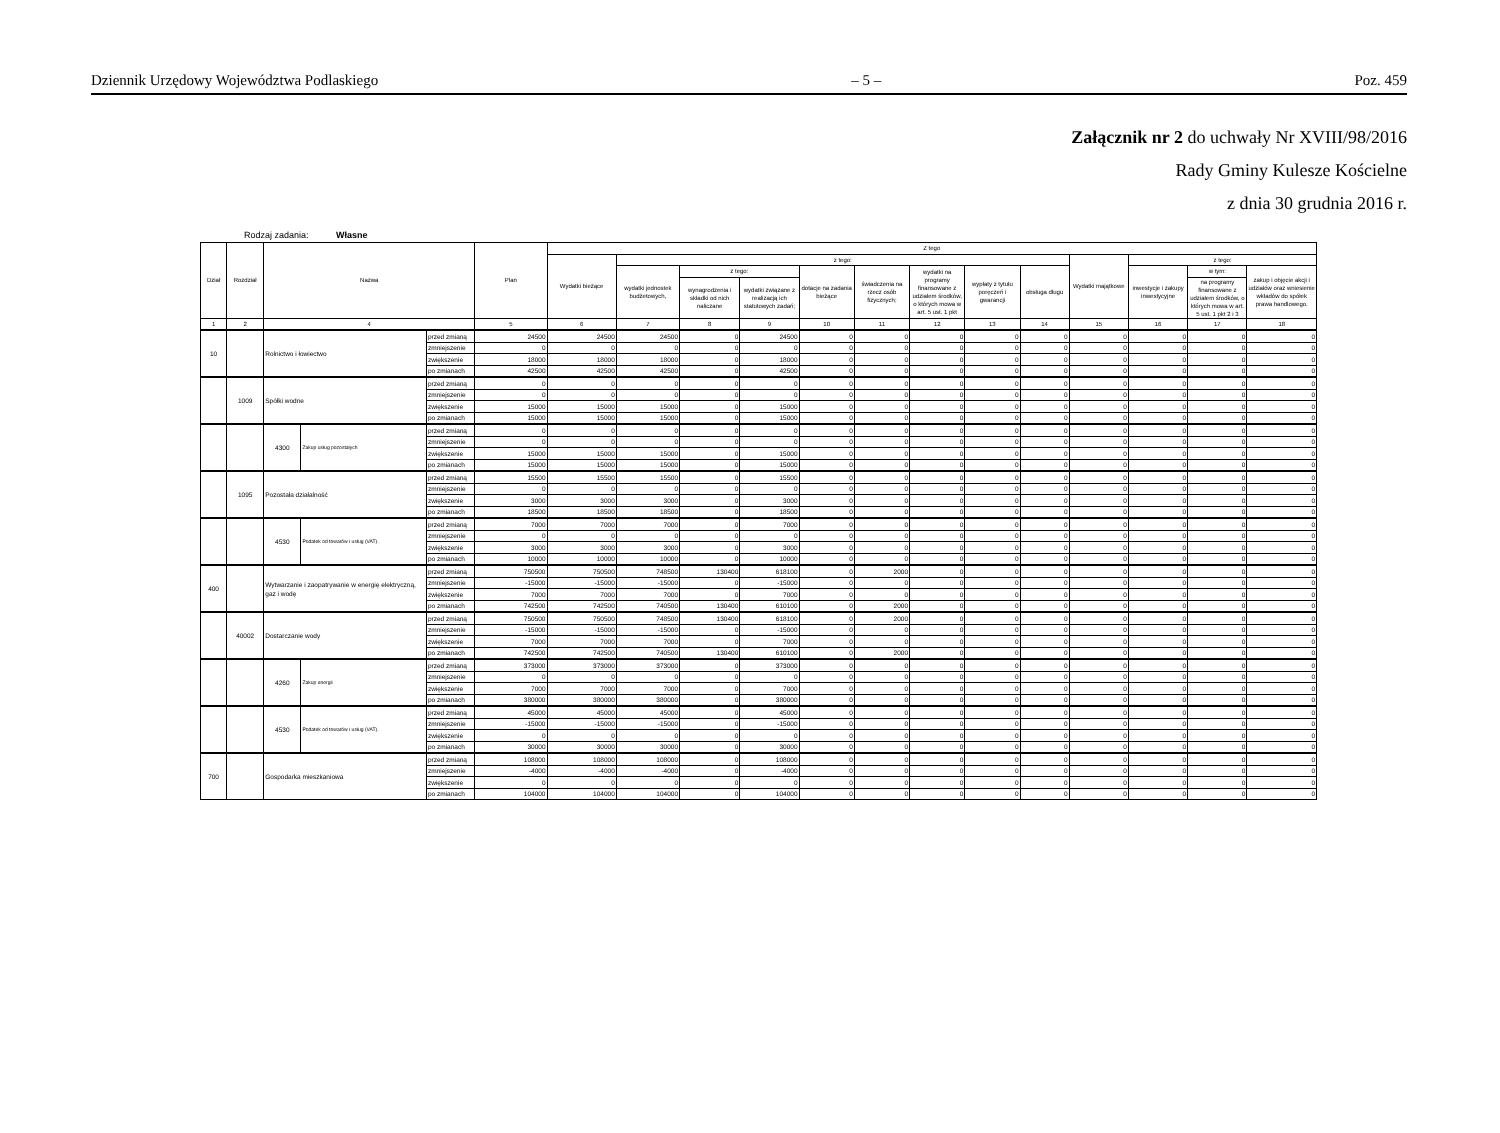Dziennik Urzędowy Województwa Podlaskiego – 5 – Poz. 459
Załącznik nr 2 do uchwały Nr XVIII/98/2016
Rady Gminy Kulesze Kościelne
z dnia 30 grudnia 2016 r.
Rodzaj zadania: Własne
| Dział | Rozdział | Nazwa | | | Plan | Z tego | | | | | | | | | | | | |
| --- | --- | --- | --- | --- | --- | --- | --- | --- | --- | --- | --- | --- | --- | --- | --- | --- | --- | --- |
| | | | | | | Wydatki bieżące | z tego: | | | | | | | | Wydatki majątkowe | z tego: | | |
| | | | | | | | wydatki jednostek budżetowych, | z tego: | | dotacje na zadania bieżące | świadczenia na rzecz osób fizycznych; | wydatki na programy finansowane z udziałem środków, o których mowa w art. 5 ust. 1 pkt | wypłaty z tytułu poręczeń i gwarancji | obsługa długu | | inwestycje i zakupy inwestycyjne | w tym: | zakup i objęcie akcji i udziałów oraz wniesienie wkładów do spółek prawa handlowego. |
| | | | | | | | | wynagrodzenia i składki od nich naliczane | wydatki związane z realizacją ich statutowych zadań; | | | | | | | | na programy finansowane z udziałem środków, o których mowa w art. 5 ust. 1 pkt 2 i 3 | |
| 1 | 2 | 4 | | | 5 | 6 | 7 | 8 | 9 | 10 | 11 | 12 | 13 | 14 | 15 | 16 | 17 | 18 |
| 10 | | Rolnictwo i łowiectwo | | przed zmianą | 24500 | 24500 | 24500 | 0 | 24500 | 0 | 0 | 0 | 0 | 0 | 0 | 0 | 0 | 0 |
| | | | | zmniejszenie | 0 | 0 | 0 | 0 | 0 | 0 | 0 | 0 | 0 | 0 | 0 | 0 | 0 | 0 |
| | | | | zwiększenie | 18000 | 18000 | 18000 | 0 | 18000 | 0 | 0 | 0 | 0 | 0 | 0 | 0 | 0 | 0 |
| | | | | po zmianach | 42500 | 42500 | 42500 | 0 | 42500 | 0 | 0 | 0 | 0 | 0 | 0 | 0 | 0 | 0 |
| | 1009 | Spółki wodne | | przed zmianą | 0 | 0 | 0 | 0 | 0 | 0 | 0 | 0 | 0 | 0 | 0 | 0 | 0 | 0 |
| | | | | zmniejszenie | 0 | 0 | 0 | 0 | 0 | 0 | 0 | 0 | 0 | 0 | 0 | 0 | 0 | 0 |
| | | | | zwiększenie | 15000 | 15000 | 15000 | 0 | 15000 | 0 | 0 | 0 | 0 | 0 | 0 | 0 | 0 | 0 |
| | | | | po zmianach | 15000 | 15000 | 15000 | 0 | 15000 | 0 | 0 | 0 | 0 | 0 | 0 | 0 | 0 | 0 |
| | | 4300 | Zakup usług pozostałych | przed zmianą | 0 | 0 | 0 | 0 | 0 | 0 | 0 | 0 | 0 | 0 | 0 | 0 | 0 | 0 |
| | | | | zmniejszenie | 0 | 0 | 0 | 0 | 0 | 0 | 0 | 0 | 0 | 0 | 0 | 0 | 0 | 0 |
| | | | | zwiększenie | 15000 | 15000 | 15000 | 0 | 15000 | 0 | 0 | 0 | 0 | 0 | 0 | 0 | 0 | 0 |
| | | | | po zmianach | 15000 | 15000 | 15000 | 0 | 15000 | 0 | 0 | 0 | 0 | 0 | 0 | 0 | 0 | 0 |
| | 1095 | Pozostała działalność | | przed zmianą | 15500 | 15500 | 15500 | 0 | 15500 | 0 | 0 | 0 | 0 | 0 | 0 | 0 | 0 | 0 |
| | | | | zmniejszenie | 0 | 0 | 0 | 0 | 0 | 0 | 0 | 0 | 0 | 0 | 0 | 0 | 0 | 0 |
| | | | | zwiększenie | 3000 | 3000 | 3000 | 0 | 3000 | 0 | 0 | 0 | 0 | 0 | 0 | 0 | 0 | 0 |
| | | | | po zmianach | 18500 | 18500 | 18500 | 0 | 18500 | 0 | 0 | 0 | 0 | 0 | 0 | 0 | 0 | 0 |
| | | 4530 | Podatek od towarów i usług (VAT). | przed zmianą | 7000 | 7000 | 7000 | 0 | 7000 | 0 | 0 | 0 | 0 | 0 | 0 | 0 | 0 | 0 |
| | | | | zmniejszenie | 0 | 0 | 0 | 0 | 0 | 0 | 0 | 0 | 0 | 0 | 0 | 0 | 0 | 0 |
| | | | | zwiększenie | 3000 | 3000 | 3000 | 0 | 3000 | 0 | 0 | 0 | 0 | 0 | 0 | 0 | 0 | 0 |
| | | | | po zmianach | 10000 | 10000 | 10000 | 0 | 10000 | 0 | 0 | 0 | 0 | 0 | 0 | 0 | 0 | 0 |
| 400 | | Wytwarzanie i zaopatrywanie w energię elektryczną, gaz i wodę | | przed zmianą | 750500 | 750500 | 748500 | 130400 | 618100 | 0 | 2000 | 0 | 0 | 0 | 0 | 0 | 0 | 0 |
| | | | | zmniejszenie | -15000 | -15000 | -15000 | 0 | -15000 | 0 | 0 | 0 | 0 | 0 | 0 | 0 | 0 | 0 |
| | | | | zwiększenie | 7000 | 7000 | 7000 | 0 | 7000 | 0 | 0 | 0 | 0 | 0 | 0 | 0 | 0 | 0 |
| | | | | po zmianach | 742500 | 742500 | 740500 | 130400 | 610100 | 0 | 2000 | 0 | 0 | 0 | 0 | 0 | 0 | 0 |
| | 40002 | Dostarczanie wody | | przed zmianą | 750500 | 750500 | 748500 | 130400 | 618100 | 0 | 2000 | 0 | 0 | 0 | 0 | 0 | 0 | 0 |
| | | | | zmniejszenie | -15000 | -15000 | -15000 | 0 | -15000 | 0 | 0 | 0 | 0 | 0 | 0 | 0 | 0 | 0 |
| | | | | zwiększenie | 7000 | 7000 | 7000 | 0 | 7000 | 0 | 0 | 0 | 0 | 0 | 0 | 0 | 0 | 0 |
| | | | | po zmianach | 742500 | 742500 | 740500 | 130400 | 610100 | 0 | 2000 | 0 | 0 | 0 | 0 | 0 | 0 | 0 |
| | | 4260 | Zakup energii | przed zmianą | 373000 | 373000 | 373000 | 0 | 373000 | 0 | 0 | 0 | 0 | 0 | 0 | 0 | 0 | 0 |
| | | | | zmniejszenie | 0 | 0 | 0 | 0 | 0 | 0 | 0 | 0 | 0 | 0 | 0 | 0 | 0 | 0 |
| | | | | zwiększenie | 7000 | 7000 | 7000 | 0 | 7000 | 0 | 0 | 0 | 0 | 0 | 0 | 0 | 0 | 0 |
| | | | | po zmianach | 380000 | 380000 | 380000 | 0 | 380000 | 0 | 0 | 0 | 0 | 0 | 0 | 0 | 0 | 0 |
| | | 4530 | Podatek od towarów i usług (VAT). | przed zmianą | 45000 | 45000 | 45000 | 0 | 45000 | 0 | 0 | 0 | 0 | 0 | 0 | 0 | 0 | 0 |
| | | | | zmniejszenie | -15000 | -15000 | -15000 | 0 | -15000 | 0 | 0 | 0 | 0 | 0 | 0 | 0 | 0 | 0 |
| | | | | zwiększenie | 0 | 0 | 0 | 0 | 0 | 0 | 0 | 0 | 0 | 0 | 0 | 0 | 0 | 0 |
| | | | | po zmianach | 30000 | 30000 | 30000 | 0 | 30000 | 0 | 0 | 0 | 0 | 0 | 0 | 0 | 0 | 0 |
| 700 | | Gospodarka mieszkaniowa | | przed zmianą | 108000 | 108000 | 108000 | 0 | 108000 | 0 | 0 | 0 | 0 | 0 | 0 | 0 | 0 | 0 |
| | | | | zmniejszenie | -4000 | -4000 | -4000 | 0 | -4000 | 0 | 0 | 0 | 0 | 0 | 0 | 0 | 0 | 0 |
| | | | | zwiększenie | 0 | 0 | 0 | 0 | 0 | 0 | 0 | 0 | 0 | 0 | 0 | 0 | 0 | 0 |
| | | | | po zmianach | 104000 | 104000 | 104000 | 0 | 104000 | 0 | 0 | 0 | 0 | 0 | 0 | 0 | 0 | 0 |